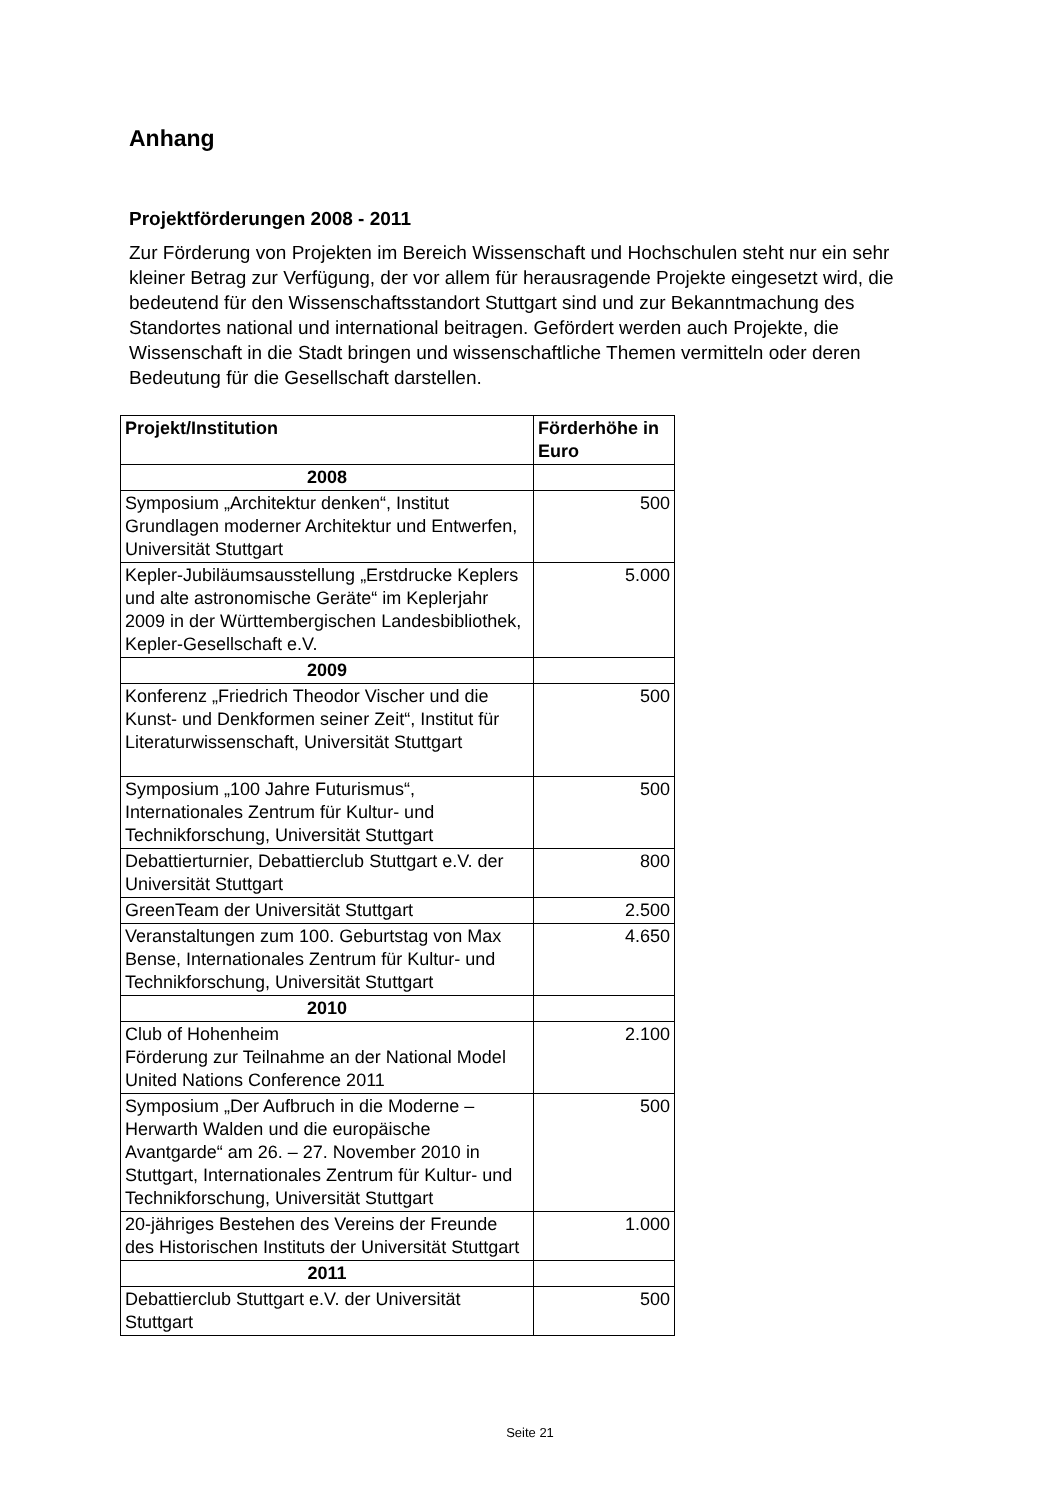Anhang
Projektförderungen 2008 - 2011
Zur Förderung von Projekten im Bereich Wissenschaft und Hochschulen steht nur ein sehr kleiner Betrag zur Verfügung, der vor allem für herausragende Projekte eingesetzt wird, die bedeutend für den Wissenschaftsstandort Stuttgart sind und zur Bekanntmachung des Standortes national und international beitragen. Gefördert werden auch Projekte, die Wissenschaft in die Stadt bringen und wissenschaftliche Themen vermitteln oder deren Bedeutung für die Gesellschaft darstellen.
| Projekt/Institution | Förderhöhe in Euro |
| --- | --- |
| 2008 | |
| Symposium „Architektur denken“, Institut Grundlagen moderner Architektur und Entwerfen, Universität Stuttgart | 500 |
| Kepler-Jubiläumsausstellung „Erstdrucke Keplers und alte astronomische Geräte“ im Keplerjahr 2009 in der Württembergischen Landesbibliothek, Kepler-Gesellschaft e.V. | 5.000 |
| 2009 | |
| Konferenz „Friedrich Theodor Vischer und die Kunst- und Denkformen seiner Zeit“, Institut für Literaturwissenschaft, Universität Stuttgart | 500 |
| Symposium „100 Jahre Futurismus“, Internationales Zentrum für Kultur- und Technikforschung, Universität Stuttgart | 500 |
| Debattierturnier, Debattierclub Stuttgart e.V. der Universität Stuttgart | 800 |
| GreenTeam der Universität Stuttgart | 2.500 |
| Veranstaltungen zum 100. Geburtstag von Max Bense, Internationales Zentrum für Kultur- und Technikforschung, Universität Stuttgart | 4.650 |
| 2010 | |
| Club of Hohenheim Förderung zur Teilnahme an der National Model United Nations Conference 2011 | 2.100 |
| Symposium „Der Aufbruch in die Moderne – Herwarth Walden und die europäische Avantgarde“ am 26. – 27. November 2010 in Stuttgart, Internationales Zentrum für Kultur- und Technikforschung, Universität Stuttgart | 500 |
| 20-jähriges Bestehen des Vereins der Freunde des Historischen Instituts der Universität Stuttgart | 1.000 |
| 2011 | |
| Debattierclub Stuttgart e.V. der Universität Stuttgart | 500 |
Seite 21